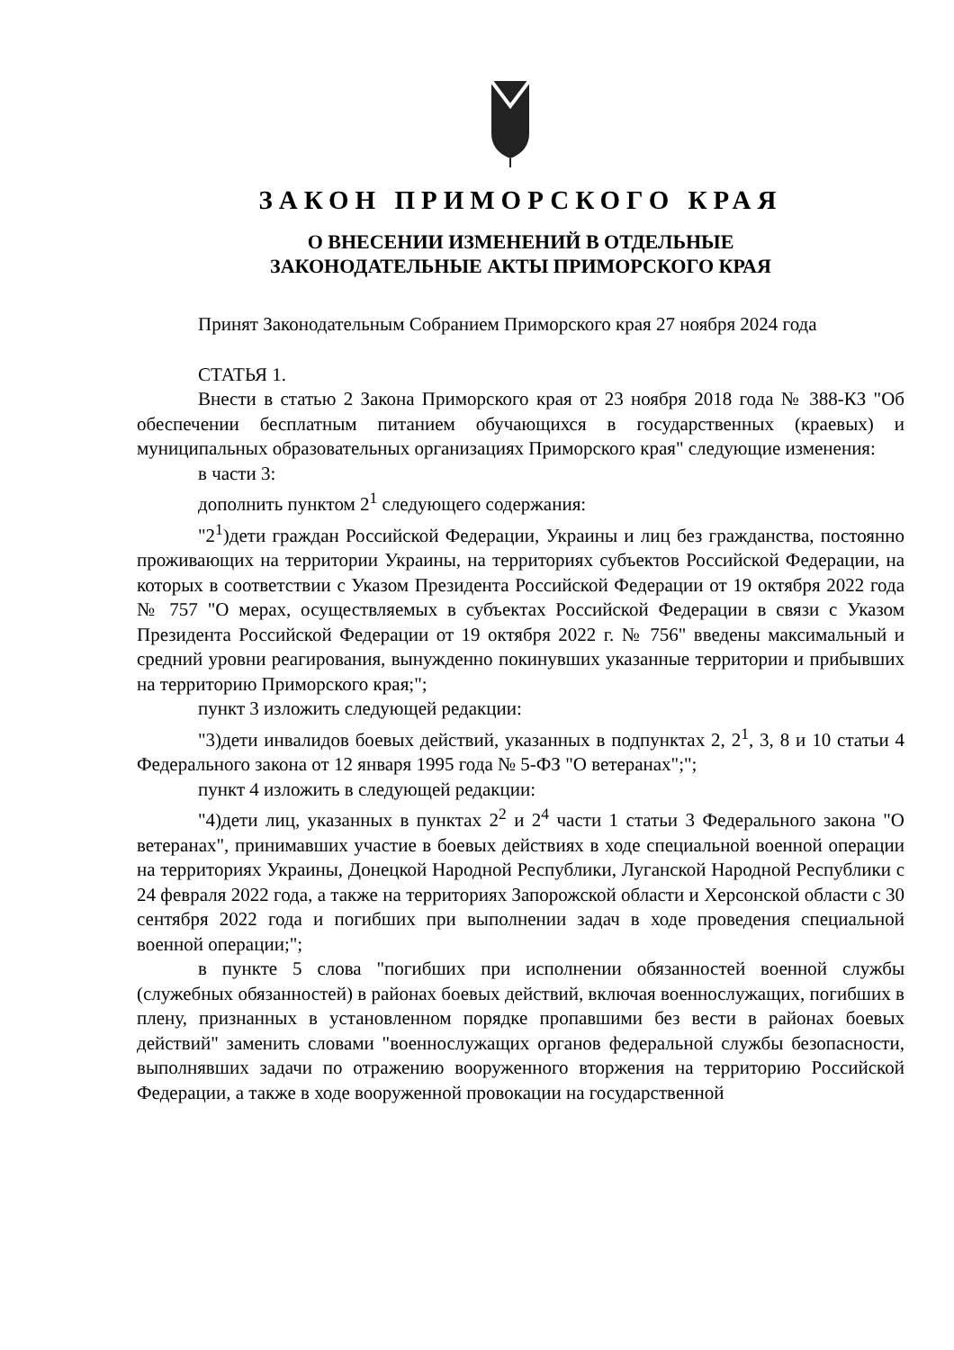ЗАКОН ПРИМОРСКОГО КРАЯ
О ВНЕСЕНИИ ИЗМЕНЕНИЙ В ОТДЕЛЬНЫЕ
ЗАКОНОДАТЕЛЬНЫЕ АКТЫ ПРИМОРСКОГО КРАЯ
Принят Законодательным Собранием Приморского края 27 ноября 2024 года
СТАТЬЯ 1.
Внести в статью 2 Закона Приморского края от 23 ноября 2018 года № 388-КЗ "Об обеспечении бесплатным питанием обучающихся в государственных (краевых) и муниципальных образовательных организациях Приморского края" следующие изменения:
в части 3:
дополнить пунктом 2<sup>1</sup> следующего содержания:
"2<sup>1</sup>)дети граждан Российской Федерации, Украины и лиц без гражданства, постоянно проживающих на территории Украины, на территориях субъектов Российской Федерации, на которых в соответствии с Указом Президента Российской Федерации от 19 октября 2022 года № 757 "О мерах, осуществляемых в субъектах Российской Федерации в связи с Указом Президента Российской Федерации от 19 октября 2022 г. № 756" введены максимальный и средний уровни реагирования, вынужденно покинувших указанные территории и прибывших на территорию Приморского края;";
пункт 3 изложить следующей редакции:
"3)дети инвалидов боевых действий, указанных в подпунктах 2, 2<sup>1</sup>, 3, 8 и 10 статьи 4 Федерального закона от 12 января 1995 года № 5-ФЗ "О ветеранах";";
пункт 4 изложить в следующей редакции:
"4)дети лиц, указанных в пунктах 2<sup>2</sup> и 2<sup>4</sup> части 1 статьи 3 Федерального закона "О ветеранах", принимавших участие в боевых действиях в ходе специальной военной операции на территориях Украины, Донецкой Народной Республики, Луганской Народной Республики с 24 февраля 2022 года, а также на территориях Запорожской области и Херсонской области с 30 сентября 2022 года и погибших при выполнении задач в ходе проведения специальной военной операции;";
в пункте 5 слова "погибших при исполнении обязанностей военной службы (служебных обязанностей) в районах боевых действий, включая военнослужащих, погибших в плену, признанных в установленном порядке пропавшими без вести в районах боевых действий" заменить словами "военнослужащих органов федеральной службы безопасности, выполнявших задачи по отражению вооруженного вторжения на территорию Российской Федерации, а также в ходе вооруженной провокации на государственной